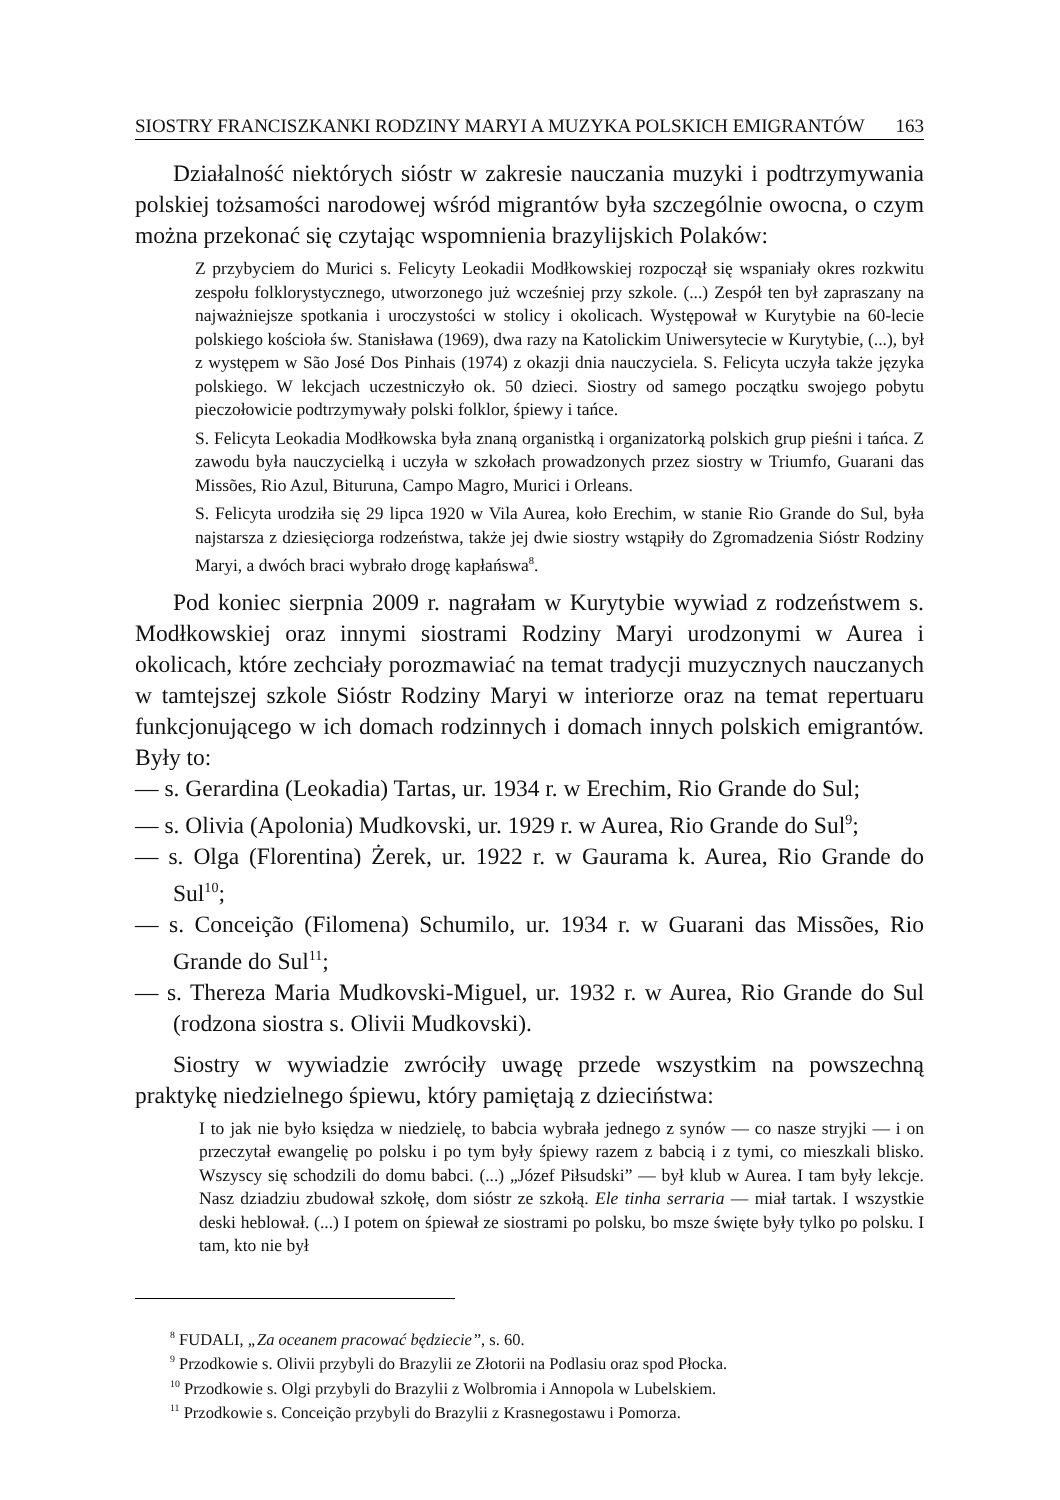SIOSTRY FRANCISZKANKI RODZINY MARYI A MUZYKA POLSKICH EMIGRANTÓW 163
Działalność niektórych sióstr w zakresie nauczania muzyki i podtrzymywania polskiej tożsamości narodowej wśród migrantów była szczególnie owocna, o czym można przekonać się czytając wspomnienia brazylijskich Polaków:
Z przybyciem do Murici s. Felicyty Leokadii Modłkowskiej rozpoczął się wspaniały okres rozkwitu zespołu folklorystycznego, utworzonego już wcześniej przy szkole. (...) Zespół ten był zapraszany na najważniejsze spotkania i uroczystości w stolicy i okolicach. Występował w Kurytybie na 60-lecie polskiego kościoła św. Stanisława (1969), dwa razy na Katolickim Uniwersytecie w Kurytybie, (...), był z występem w São José Dos Pinhais (1974) z okazji dnia nauczyciela. S. Felicyta uczyła także języka polskiego. W lekcjach uczestniczyło ok. 50 dzieci. Siostry od samego początku swojego pobytu pieczołowicie podtrzymywały polski folklor, śpiewy i tańce.
S. Felicyta Leokadia Modłkowska była znaną organistką i organizatorką polskich grup pieśni i tańca. Z zawodu była nauczycielką i uczyła w szkołach prowadzonych przez siostry w Triumfo, Guarani das Missões, Rio Azul, Bituruna, Campo Magro, Murici i Orleans.
S. Felicyta urodziła się 29 lipca 1920 w Vila Aurea, koło Erechim, w stanie Rio Grande do Sul, była najstarsza z dziesięciorga rodzeństwa, także jej dwie siostry wstąpiły do Zgromadzenia Sióstr Rodziny Maryi, a dwóch braci wybrało drogę kapłańswa<sup>8</sup>.
Pod koniec sierpnia 2009 r. nagrałam w Kurytybie wywiad z rodzeństwem s. Modłkowskiej oraz innymi siostrami Rodziny Maryi urodzonymi w Aurea i okolicach, które zechciały porozmawiać na temat tradycji muzycznych nauczanych w tamtejszej szkole Sióstr Rodziny Maryi w interiorze oraz na temat repertuaru funkcjonującego w ich domach rodzinnych i domach innych polskich emigrantów. Były to:
— s. Gerardina (Leokadia) Tartas, ur. 1934 r. w Erechim, Rio Grande do Sul;
— s. Olivia (Apolonia) Mudkovski, ur. 1929 r. w Aurea, Rio Grande do Sul<sup>9</sup>;
— s. Olga (Florentina) Żerek, ur. 1922 r. w Gaurama k. Aurea, Rio Grande do Sul<sup>10</sup>;
— s. Conceição (Filomena) Schumilo, ur. 1934 r. w Guarani das Missões, Rio Grande do Sul<sup>11</sup>;
— s. Thereza Maria Mudkovski-Miguel, ur. 1932 r. w Aurea, Rio Grande do Sul (rodzona siostra s. Olivii Mudkovski).
Siostry w wywiadzie zwróciły uwagę przede wszystkim na powszechną praktykę niedzielnego śpiewu, który pamiętają z dzieciństwa:
I to jak nie było księdza w niedzielę, to babcia wybrała jednego z synów — co nasze stryjki — i on przeczytał ewangelię po polsku i po tym były śpiewy razem z babcią i z tymi, co mieszkali blisko. Wszyscy się schodzili do domu babci. (...) „Józef Piłsudski” — był klub w Aurea. I tam były lekcje. Nasz dziadziu zbudował szkołę, dom sióstr ze szkołą. Ele tinha serraria — miał tartak. I wszystkie deski heblował. (...) I potem on śpiewał ze siostrami po polsku, bo msze święte były tylko po polsku. I tam, kto nie był
<sup>8</sup> FUDALI, „Za oceanem pracować będziecie”, s. 60.
<sup>9</sup> Przodkowie s. Olivii przybyli do Brazylii ze Złotorii na Podlasiu oraz spod Płocka.
<sup>10</sup> Przodkowie s. Olgi przybyli do Brazylii z Wolbromia i Annopola w Lubelskiem.
<sup>11</sup> Przodkowie s. Conceição przybyli do Brazylii z Krasnegostawu i Pomorza.